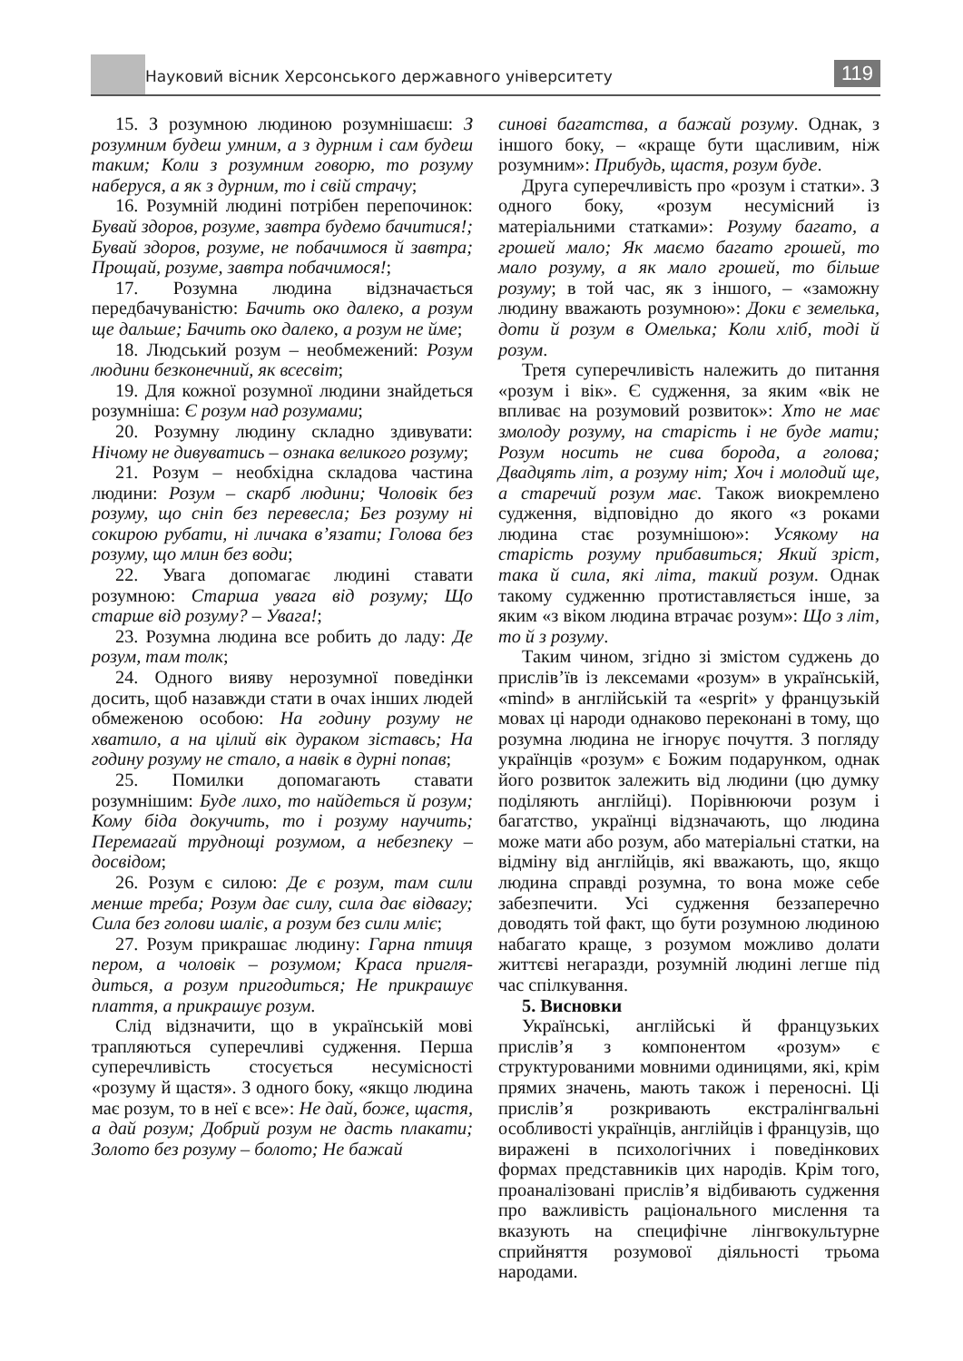Науковий вісник Херсонського державного університету
119
15. З розумною людиною розумнішаєш: З розумним будеш умним, а з дурним і сам будеш таким; Коли з розумним говорю, то розуму наберуся, а як з дурним, то і свій страчу;
16. Розумній людині потрібен перепочинок: Бувай здоров, розуме, завтра будемо бачитися!; Бувай здоров, розуме, не побачимося й завтра; Прощай, розуме, завтра побачимося!;
17. Розумна людина відзначається передбачуваністю: Бачить око далеко, а розум ще дальше; Бачить око далеко, а розум не йме;
18. Людський розум – необмежений: Розум людини безконечний, як всесвіт;
19. Для кожної розумної людини знайдеться розумніша: Є розум над розумами;
20. Розумну людину складно здивувати: Нічому не дивуватись – ознака великого розуму;
21. Розум – необхідна складова частина людини: Розум – скарб людини; Чоловік без розуму, що сніп без перевесла; Без розуму ні сокирою рубати, ні личака в’язати; Голова без розуму, що млин без води;
22. Увага допомагає людині ставати розумною: Старша увага від розуму; Що старше від розуму? – Увага!;
23. Розумна людина все робить до ладу: Де розум, там толк;
24. Одного вияву нерозумної поведінки досить, щоб назавжди стати в очах інших людей обмеженою особою: На годину розуму не хватило, а на цілий вік дураком зіставсь; На годину розуму не стало, а навік в дурні попав;
25. Помилки допомагають ставати розумнішим: Буде лихо, то найдеться й розум; Кому біда докучить, то і розуму научить; Перемагай труднощі розумом, а небезпеку – досвідом;
26. Розум є силою: Де є розум, там сили менше треба; Розум дає силу, сила дає відвагу; Сила без голови шаліє, а розум без сили мліє;
27. Розум прикрашає людину: Гарна птиця пером, а чоловік – розумом; Краса пригля­диться, а розум пригодиться; Не прикрашує плаття, а прикрашує розум.
Слід відзначити, що в українській мові трапляються суперечливі судження. Перша суперечливість стосується несумісності «розуму й щастя». З одного боку, «якщо людина має розум, то в неї є все»: Не дай, боже, щастя, а дай розум; Добрий розум не дасть плакати; Золото без розуму – болото; Не бажай
синові багатства, а бажай розуму. Однак, з іншого боку, – «краще бути щасливим, ніж розумним»: Прибудь, щастя, розум буде.
Друга суперечливість про «розум і статки». З одного боку, «розум несумісний із матеріальними статками»: Розуму багато, а грошей мало; Як маємо багато грошей, то мало розуму, а як мало грошей, то більше розуму; в той час, як з іншого, – «заможну людину вважають розумною»: Доки є земелька, доти й розум в Омелька; Коли хліб, тоді й розум.
Третя суперечливість належить до питання «розум і вік». Є судження, за яким «вік не впливає на розумовий розвиток»: Хто не має змолоду розуму, на старість і не буде мати; Розум носить не сива борода, а голова; Двадцять літ, а розуму ніт; Хоч і молодий ще, а старечий розум має. Також виокремлено судження, відповідно до якого «з роками людина стає розумнішою»: Усякому на старість розуму прибавиться; Який зріст, така й сила, які літа, такий розум. Однак такому судженню протиставляється інше, за яким «з віком людина втрачає розум»: Що з літ, то й з розуму.
Таким чином, згідно зі змістом суджень до прислів’їв із лексемами «розум» в українській, «mind» в англійській та «esprit» у французькій мовах ці народи однаково переконані в тому, що розумна людина не ігнорує почуття. З погляду українців «розум» є Божим подарунком, однак його розвиток залежить від людини (цю думку поділяють англійці). Порівнюючи розум і багатство, українці відзначають, що людина може мати або розум, або матеріальні статки, на відміну від англійців, які вважають, що, якщо людина справді розумна, то вона може себе забезпечити. Усі судження беззаперечно доводять той факт, що бути розумною людиною набагато краще, з розумом можливо долати життєві негаразди, розумній людині легше під час спілкування.
5. Висновки
Українські, англійські й французьких прислів’я з компонентом «розум» є структурованими мовними одиницями, які, крім прямих значень, мають також і переносні. Ці прислів’я розкривають екстралінгвальні особливості українців, англійців і французів, що виражені в психологічних і поведінкових формах представників цих народів. Крім того, проаналізовані прислів’я відбивають судження про важливість раціонального мислення та вказують на специфічне лінгвокультурне сприйняття розумової діяльності трьома народами.